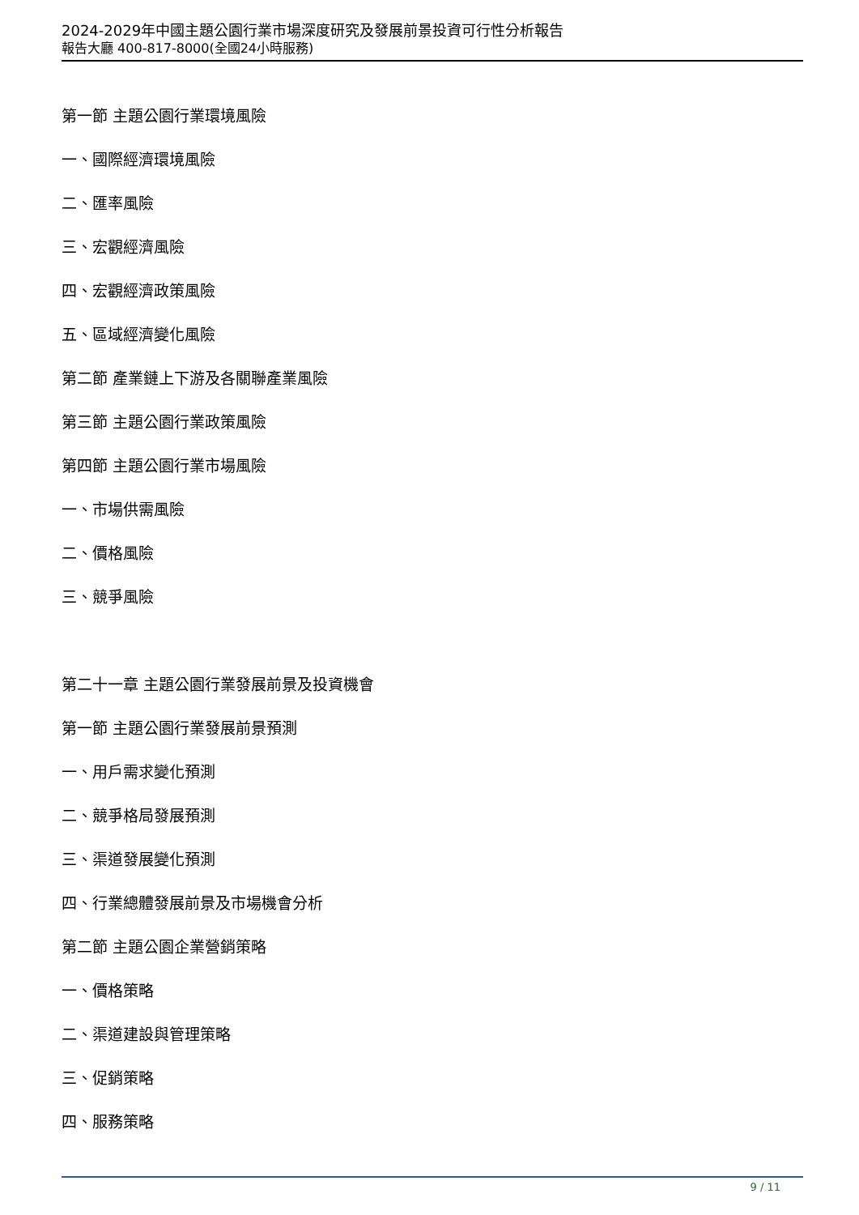2024-2029年中國主題公園行業市場深度研究及發展前景投資可行性分析報告
報告大廳 400-817-8000(全國24小時服務)
第一節 主題公園行業環境風險
一、國際經濟環境風險
二、匯率風險
三、宏觀經濟風險
四、宏觀經濟政策風險
五、區域經濟變化風險
第二節 產業鏈上下游及各關聯產業風險
第三節 主題公園行業政策風險
第四節 主題公園行業市場風險
一、市場供需風險
二、價格風險
三、競爭風險
第二十一章 主題公園行業發展前景及投資機會
第一節 主題公園行業發展前景預測
一、用戶需求變化預測
二、競爭格局發展預測
三、渠道發展變化預測
四、行業總體發展前景及市場機會分析
第二節 主題公園企業營銷策略
一、價格策略
二、渠道建設與管理策略
三、促銷策略
四、服務策略
9 / 11